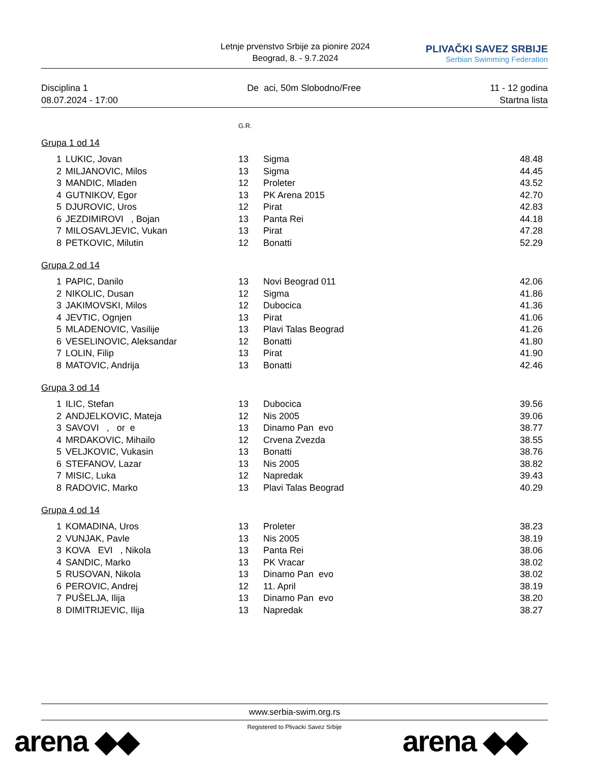Letnje prvenstvo Srbije za pionire 2024
Beograd, 8. - 9.7.2024
PLIVAČKI SAVEZ SRBIJE
Serbian Swimming Federation
Disciplina 1
08.07.2024 - 17:00
De aci, 50m Slobodno/Free 11 - 12 godina
Startna lista
G.R.
Grupa 1 od 14
| 1 | LUKIC, Jovan | 13 | Sigma | 48.48 |
| 2 | MILJANOVIC, Milos | 13 | Sigma | 44.45 |
| 3 | MANDIC, Mladen | 12 | Proleter | 43.52 |
| 4 | GUTNIKOV, Egor | 13 | PK Arena 2015 | 42.70 |
| 5 | DJUROVIC, Uros | 12 | Pirat | 42.83 |
| 6 | JEZDIMIROVI , Bojan | 13 | Panta Rei | 44.18 |
| 7 | MILOSAVLJEVIC, Vukan | 13 | Pirat | 47.28 |
| 8 | PETKOVIC, Milutin | 12 | Bonatti | 52.29 |
Grupa 2 od 14
| 1 | PAPIC, Danilo | 13 | Novi Beograd 011 | 42.06 |
| 2 | NIKOLIC, Dusan | 12 | Sigma | 41.86 |
| 3 | JAKIMOVSKI, Milos | 12 | Dubocica | 41.36 |
| 4 | JEVTIC, Ognjen | 13 | Pirat | 41.06 |
| 5 | MLADENOVIC, Vasilije | 13 | Plavi Talas Beograd | 41.26 |
| 6 | VESELINOVIC, Aleksandar | 12 | Bonatti | 41.80 |
| 7 | LOLIN, Filip | 13 | Pirat | 41.90 |
| 8 | MATOVIC, Andrija | 13 | Bonatti | 42.46 |
Grupa 3 od 14
| 1 | ILIC, Stefan | 13 | Dubocica | 39.56 |
| 2 | ANDJELKOVIC, Mateja | 12 | Nis 2005 | 39.06 |
| 3 | SAVOVI , or e | 13 | Dinamo Pan evo | 38.77 |
| 4 | MRDAKOVIC, Mihailo | 12 | Crvena Zvezda | 38.55 |
| 5 | VELJKOVIC, Vukasin | 13 | Bonatti | 38.76 |
| 6 | STEFANOV, Lazar | 13 | Nis 2005 | 38.82 |
| 7 | MISIC, Luka | 12 | Napredak | 39.43 |
| 8 | RADOVIC, Marko | 13 | Plavi Talas Beograd | 40.29 |
Grupa 4 od 14
| 1 | KOMADINA, Uros | 13 | Proleter | 38.23 |
| 2 | VUNJAK, Pavle | 13 | Nis 2005 | 38.19 |
| 3 | KOVA EVI , Nikola | 13 | Panta Rei | 38.06 |
| 4 | SANDIC, Marko | 13 | PK Vracar | 38.02 |
| 5 | RUSOVAN, Nikola | 13 | Dinamo Pan evo | 38.02 |
| 6 | PEROVIC, Andrej | 12 | 11. April | 38.19 |
| 7 | PUŠELJA, Ilija | 13 | Dinamo Pan evo | 38.20 |
| 8 | DIMITRIJEVIC, Ilija | 13 | Napredak | 38.27 |
www.serbia-swim.org.rs
Registered to Plivacki Savez Srbije
arena ◆◆ arena ◆◆